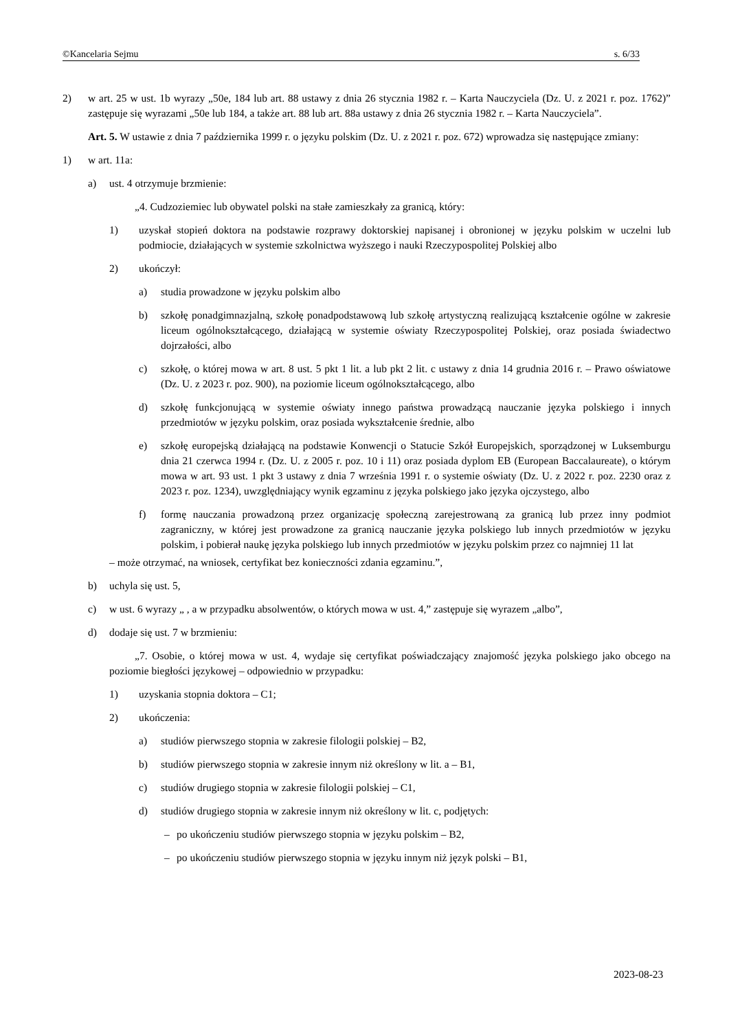©Kancelaria Sejmu s. 6/33
2) w art. 25 w ust. 1b wyrazy „50e, 184 lub art. 88 ustawy z dnia 26 stycznia 1982 r. – Karta Nauczyciela (Dz. U. z 2021 r. poz. 1762)” zastępuje się wyrazami „50e lub 184, a także art. 88 lub art. 88a ustawy z dnia 26 stycznia 1982 r. – Karta Nauczyciela”.
Art. 5. W ustawie z dnia 7 października 1999 r. o języku polskim (Dz. U. z 2021 r. poz. 672) wprowadza się następujące zmiany:
1) w art. 11a:
a) ust. 4 otrzymuje brzmienie:
„4. Cudzoziemiec lub obywatel polski na stałe zamieszkały za granicą, który:
1) uzyskał stopień doktora na podstawie rozprawy doktorskiej napisanej i obronionej w języku polskim w uczelni lub podmiocie, działających w systemie szkolnictwa wyższego i nauki Rzeczypospolitej Polskiej albo
2) ukończył:
a) studia prowadzone w języku polskim albo
b) szkołę ponadgimnazjalną, szkołę ponadpodstawową lub szkołę artystyczną realizującą kształcenie ogólne w zakresie liceum ogólnokształcącego, działającą w systemie oświaty Rzeczypospolitej Polskiej, oraz posiada świadectwo dojrzałości, albo
c) szkołę, o której mowa w art. 8 ust. 5 pkt 1 lit. a lub pkt 2 lit. c ustawy z dnia 14 grudnia 2016 r. – Prawo oświatowe (Dz. U. z 2023 r. poz. 900), na poziomie liceum ogólnokształcącego, albo
d) szkołę funkcjonującą w systemie oświaty innego państwa prowadzącą nauczanie języka polskiego i innych przedmiotów w języku polskim, oraz posiada wykształcenie średnie, albo
e) szkołę europejską działającą na podstawie Konwencji o Statucie Szkół Europejskich, sporządzonej w Luksemburgu dnia 21 czerwca 1994 r. (Dz. U. z 2005 r. poz. 10 i 11) oraz posiada dyplom EB (European Baccalaureate), o którym mowa w art. 93 ust. 1 pkt 3 ustawy z dnia 7 września 1991 r. o systemie oświaty (Dz. U. z 2022 r. poz. 2230 oraz z 2023 r. poz. 1234), uwzględniający wynik egzaminu z języka polskiego jako języka ojczystego, albo
f) formę nauczania prowadzoną przez organizację społeczną zarejestrowaną za granicą lub przez inny podmiot zagraniczny, w której jest prowadzone za granicą nauczanie języka polskiego lub innych przedmiotów w języku polskim, i pobierał naukę języka polskiego lub innych przedmiotów w języku polskim przez co najmniej 11 lat
– może otrzymać, na wniosek, certyfikat bez konieczności zdania egzaminu.”,
b) uchyla się ust. 5,
c) w ust. 6 wyrazy „ , a w przypadku absolwentów, o których mowa w ust. 4,” zastępuje się wyrazem „albo”,
d) dodaje się ust. 7 w brzmieniu:
„7. Osobie, o której mowa w ust. 4, wydaje się certyfikat poświadczający znajomość języka polskiego jako obcego na poziomie biegłości językowej – odpowiednio w przypadku:
1) uzyskania stopnia doktora – C1;
2) ukończenia:
a) studiów pierwszego stopnia w zakresie filologii polskiej – B2,
b) studiów pierwszego stopnia w zakresie innym niż określony w lit. a – B1,
c) studiów drugiego stopnia w zakresie filologii polskiej – C1,
d) studiów drugiego stopnia w zakresie innym niż określony w lit. c, podjętych:
– po ukończeniu studiów pierwszego stopnia w języku polskim – B2,
– po ukończeniu studiów pierwszego stopnia w języku innym niż język polski – B1,
2023-08-23